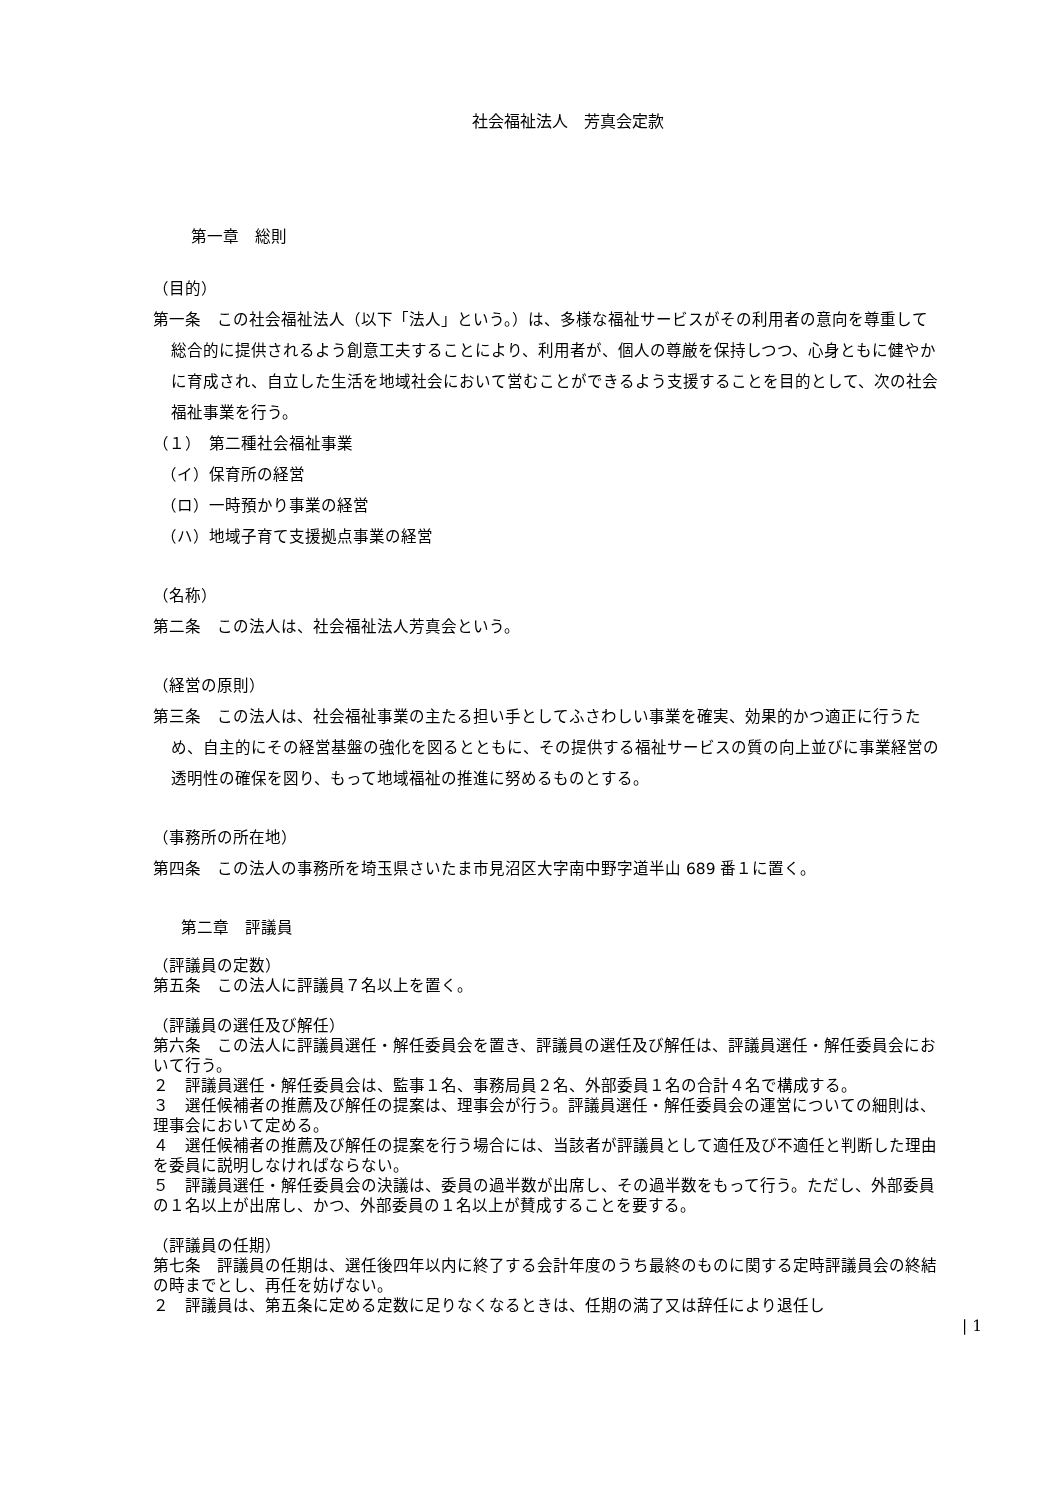社会福祉法人　芳真会定款
第一章　総則
（目的）
第一条　この社会福祉法人（以下「法人」という。）は、多様な福祉サービスがその利用者の意向を尊重して総合的に提供されるよう創意工夫することにより、利用者が、個人の尊厳を保持しつつ、心身ともに健やかに育成され、自立した生活を地域社会において営むことができるよう支援することを目的として、次の社会福祉事業を行う。
（１）　第二種社会福祉事業
　（イ）保育所の経営
　（ロ）一時預かり事業の経営
　（ハ）地域子育て支援拠点事業の経営
（名称）
第二条　この法人は、社会福祉法人芳真会という。
（経営の原則）
第三条　この法人は、社会福祉事業の主たる担い手としてふさわしい事業を確実、効果的かつ適正に行うため、自主的にその経営基盤の強化を図るとともに、その提供する福祉サービスの質の向上並びに事業経営の透明性の確保を図り、もって地域福祉の推進に努めるものとする。
（事務所の所在地）
第四条　この法人の事務所を埼玉県さいたま市見沼区大字南中野字道半山 689 番１に置く。
第二章　評議員
（評議員の定数）
第五条　この法人に評議員７名以上を置く。
（評議員の選任及び解任）
第六条　この法人に評議員選任・解任委員会を置き、評議員の選任及び解任は、評議員選任・解任委員会において行う。
２　評議員選任・解任委員会は、監事１名、事務局員２名、外部委員１名の合計４名で構成する。
３　選任候補者の推薦及び解任の提案は、理事会が行う。評議員選任・解任委員会の運営についての細則は、理事会において定める。
４　選任候補者の推薦及び解任の提案を行う場合には、当該者が評議員として適任及び不適任と判断した理由を委員に説明しなければならない。
５　評議員選任・解任委員会の決議は、委員の過半数が出席し、その過半数をもって行う。ただし、外部委員の１名以上が出席し、かつ、外部委員の１名以上が賛成することを要する。
（評議員の任期）
第七条　評議員の任期は、選任後四年以内に終了する会計年度のうち最終のものに関する定時評議員会の終結の時までとし、再任を妨げない。
２　評議員は、第五条に定める定数に足りなくなるときは、任期の満了又は辞任により退任し
| 1